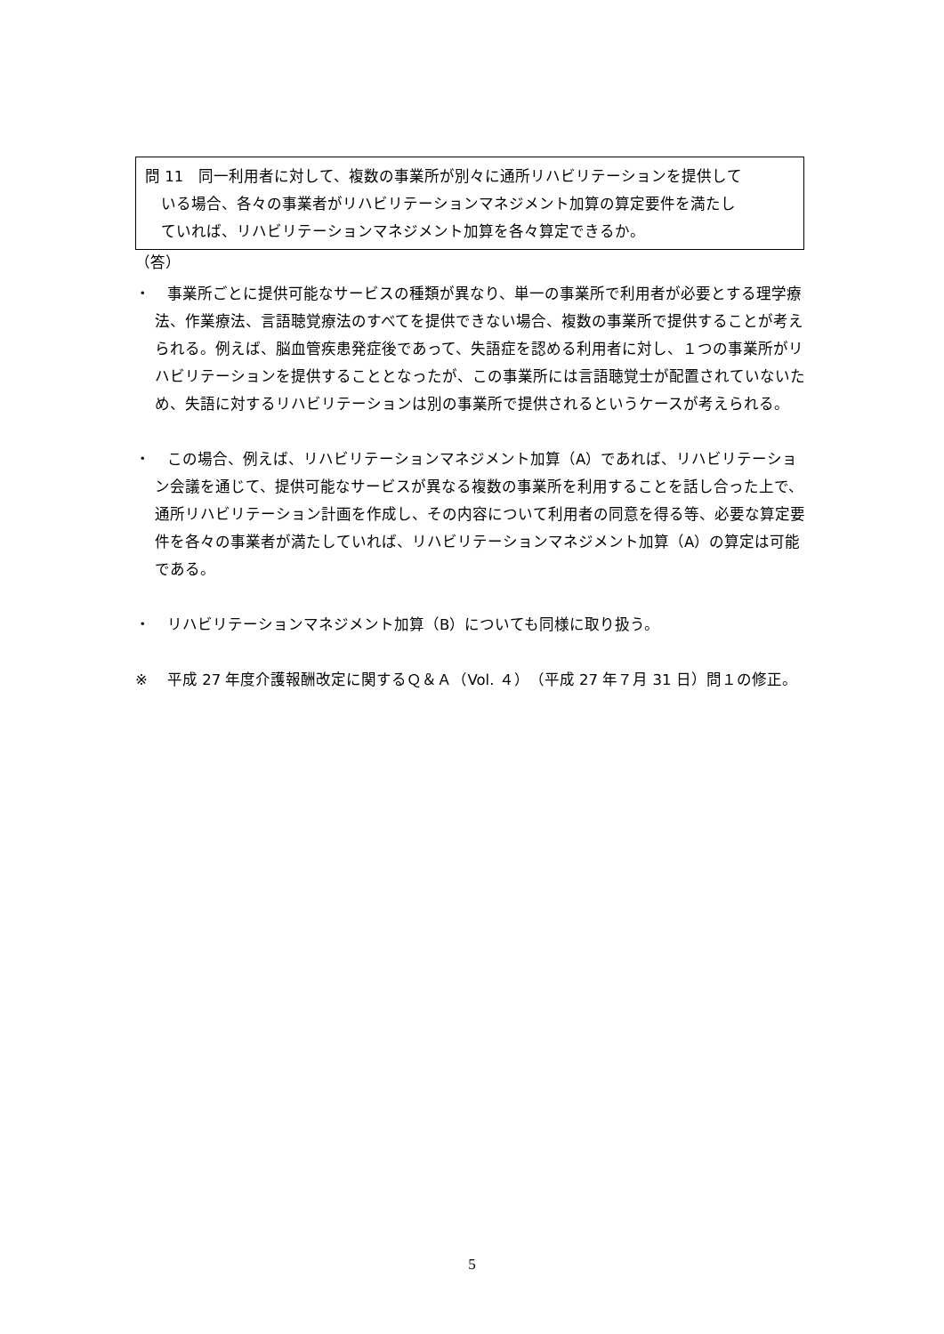問 11　同一利用者に対して、複数の事業所が別々に通所リハビリテーションを提供して
いる場合、各々の事業者がリハビリテーションマネジメント加算の算定要件を満たし
ていれば、リハビリテーションマネジメント加算を各々算定できるか。
（答）
・ 事業所ごとに提供可能なサービスの種類が異なり、単一の事業所で利用者が必要とする理学療法、作業療法、言語聴覚療法のすべてを提供できない場合、複数の事業所で提供することが考えられる。例えば、脳血管疾患発症後であって、失語症を認める利用者に対し、１つの事業所がリハビリテーションを提供することとなったが、この事業所には言語聴覚士が配置されていないため、失語に対するリハビリテーションは別の事業所で提供されるというケースが考えられる。
・ この場合、例えば、リハビリテーションマネジメント加算（A）であれば、リハビリテーション会議を通じて、提供可能なサービスが異なる複数の事業所を利用することを話し合った上で、通所リハビリテーション計画を作成し、その内容について利用者の同意を得る等、必要な算定要件を各々の事業者が満たしていれば、リハビリテーションマネジメント加算（A）の算定は可能である。
・ リハビリテーションマネジメント加算（B）についても同様に取り扱う。
※ 平成 27 年度介護報酬改定に関するＱ＆Ａ（Vol. ４）（平成 27 年７月 31 日）問１の修正。
5